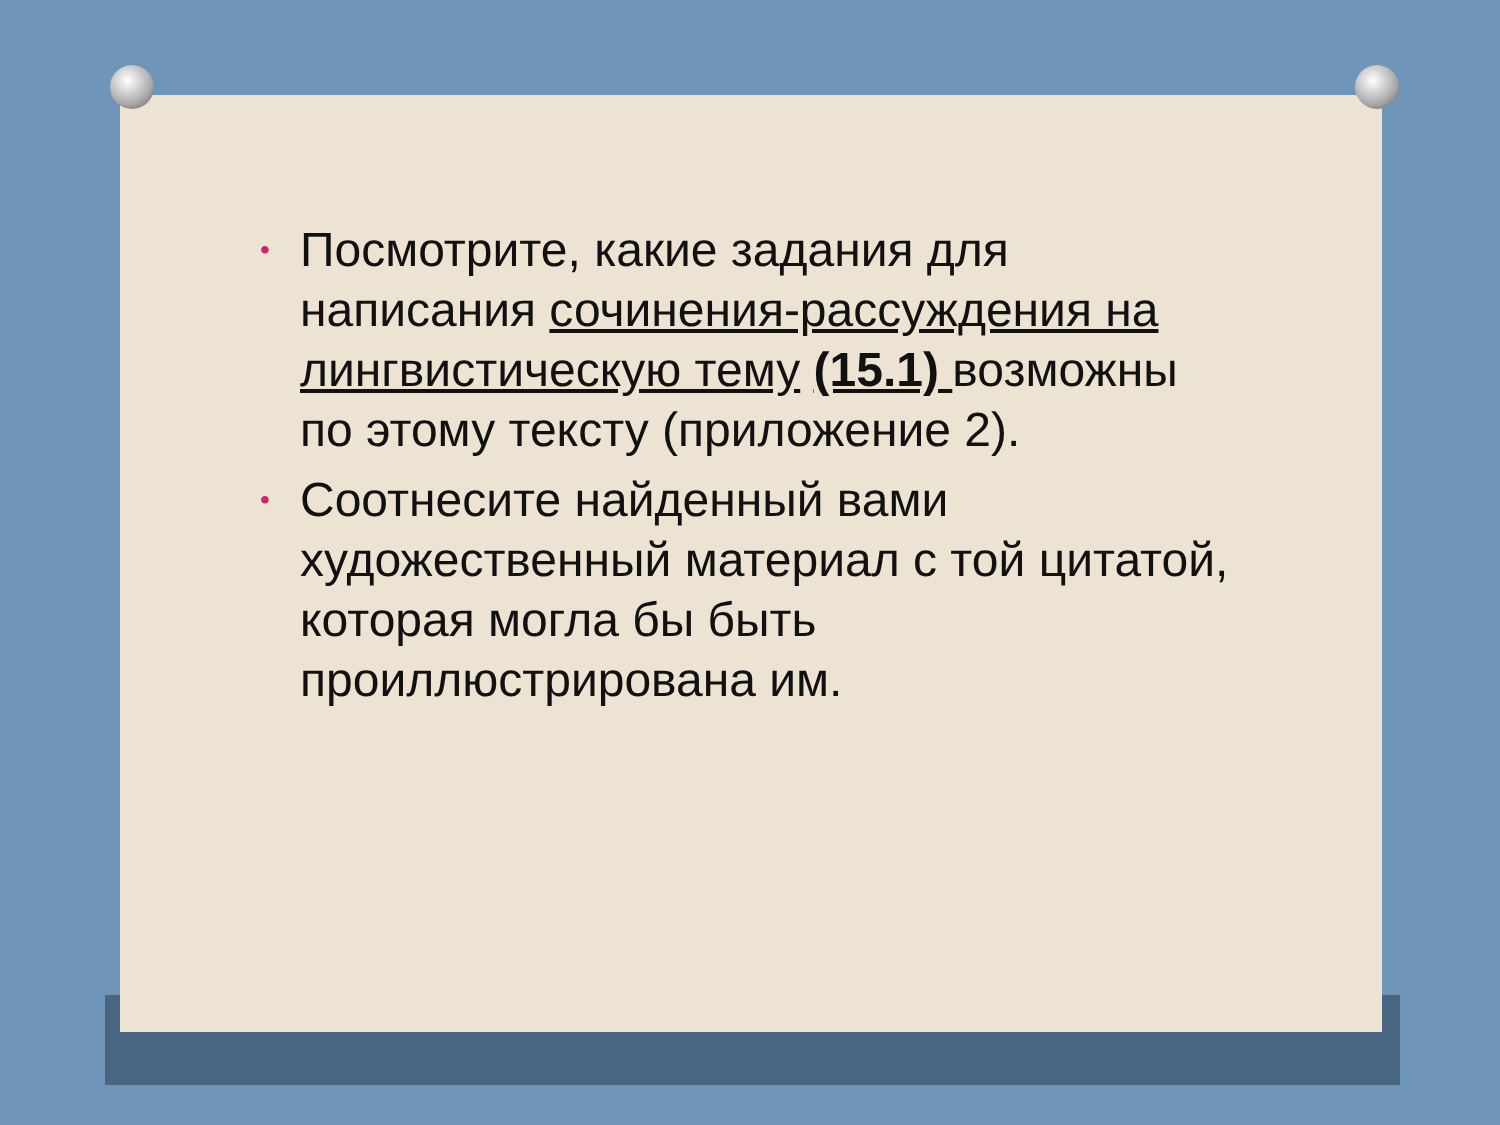• Посмотрите, какие задания для написания сочинения-рассуждения на лингвистическую тему (15.1) возможны по этому тексту (приложение 2).
• Соотнесите найденный вами художественный материал с той цитатой, которая могла бы быть проиллюстрирована им.